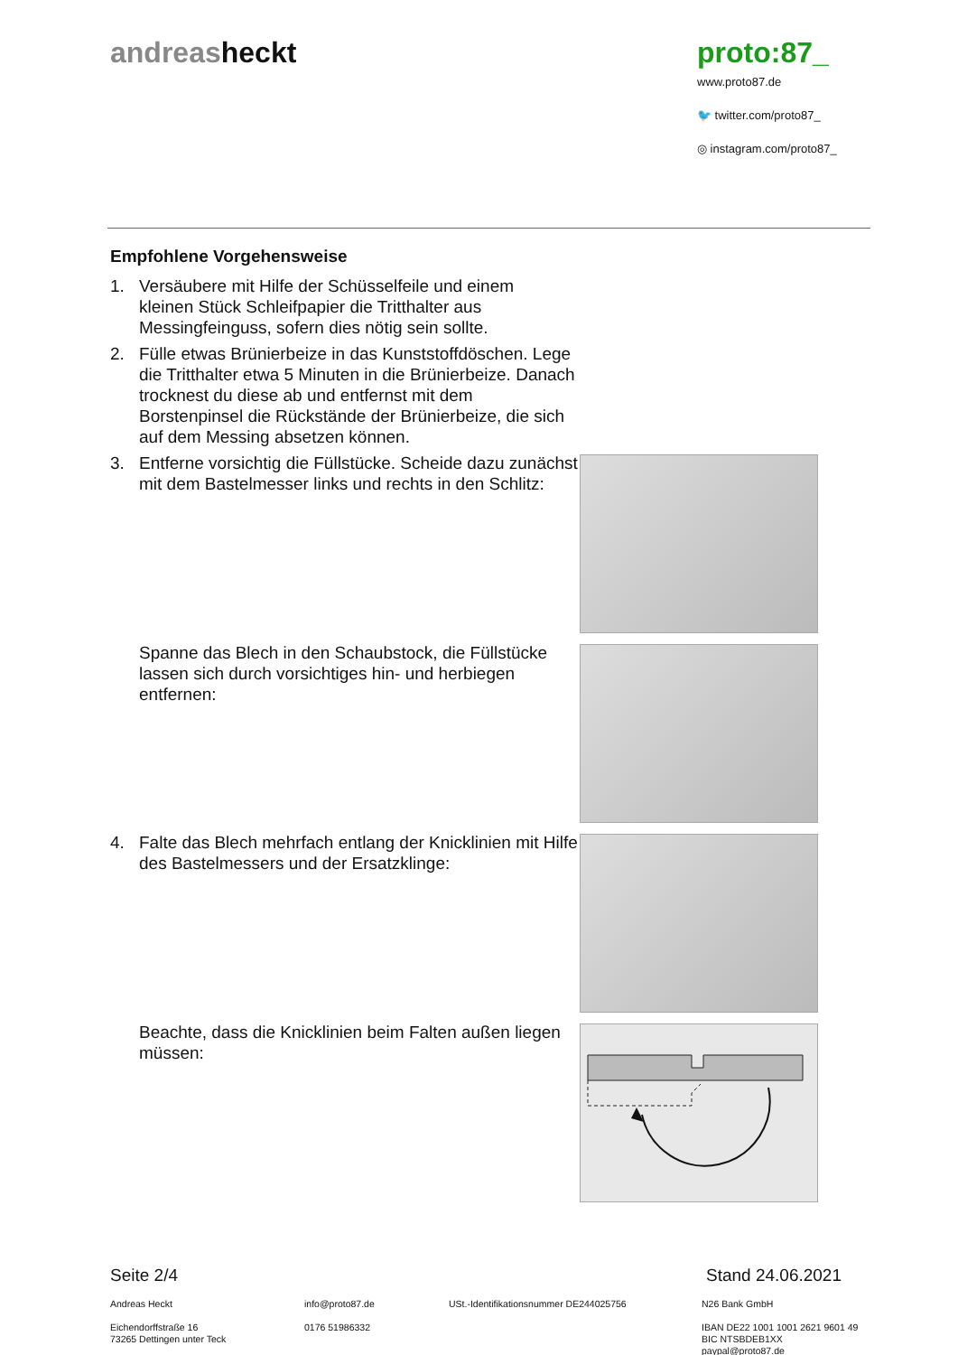andreasheckt proto:87_
www.proto87.de
🐦 twitter.com/proto87_
◎ instagram.com/proto87_
Empfohlene Vorgehensweise
1. Versäubere mit Hilfe der Schüsselfeile und einem kleinen Stück Schleifpapier die Tritthalter aus Messingfeinguss, sofern dies nötig sein sollte.
2. Fülle etwas Brünierbeize in das Kunststoffdöschen. Lege die Tritthalter etwa 5 Minuten in die Brünierbeize. Danach trocknest du diese ab und entfernst mit dem Borstenpinsel die Rückstände der Brünierbeize, die sich auf dem Messing absetzen können.
3. Entferne vorsichtig die Füllstücke. Scheide dazu zunächst mit dem Bastelmesser links und rechts in den Schlitz:
Spanne das Blech in den Schaubstock, die Füllstücke lassen sich durch vorsichtiges hin- und herbiegen entfernen:
4. Falte das Blech mehrfach entlang der Knicklinien mit Hilfe des Bastelmessers und der Ersatzklinge:
Beachte, dass die Knicklinien beim Falten außen liegen müssen:
Seite 2/4 Stand 24.06.2021
Andreas Heckt
Eichendorffstraße 16
73265 Dettingen unter Teck
info@proto87.de
0176 51986332
USt.-Identifikationsnummer DE244025756 N26 Bank GmbH
IBAN DE22 1001 1001 2621 9601 49
BIC NTSBDEB1XX
paypal@proto87.de